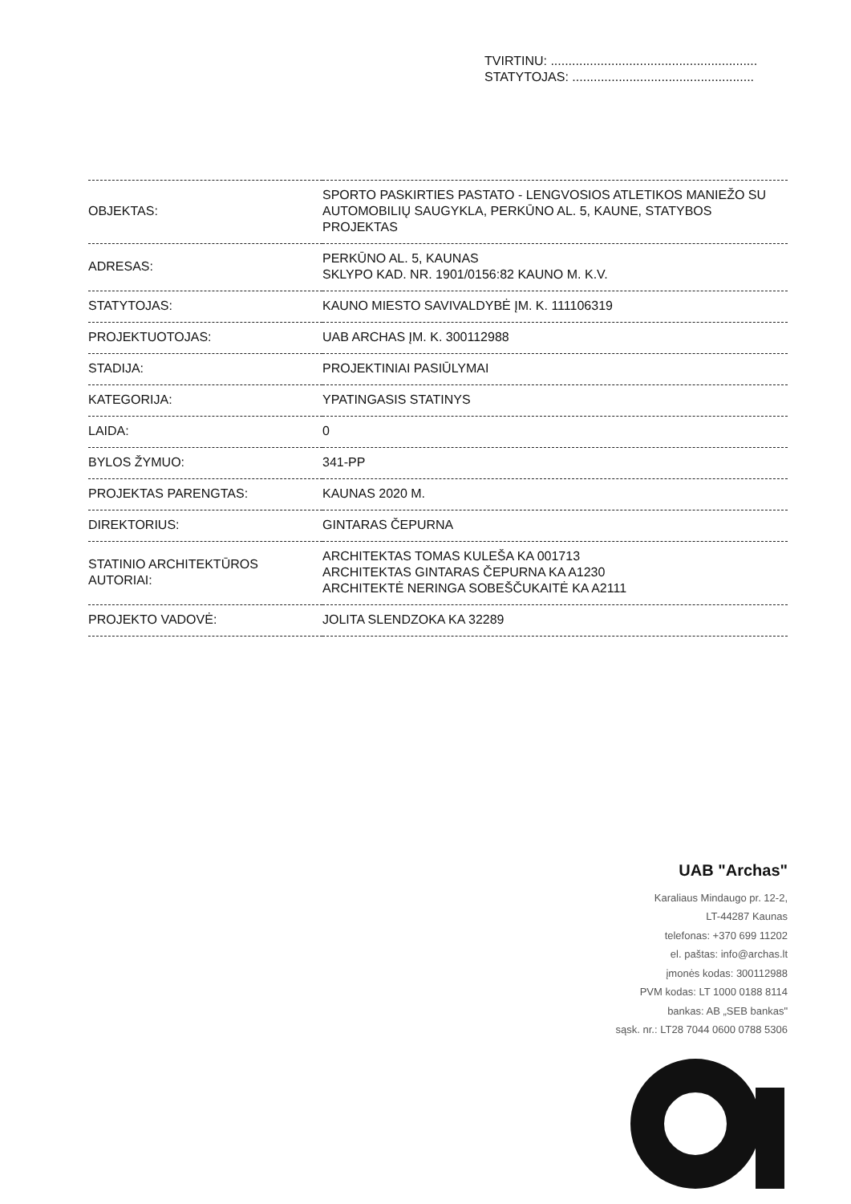TVIRTINU: ..........................................................
STATYTOJAS: ...................................................
| OBJEKTAS: | SPORTO PASKIRTIES PASTATO - LENGVOSIOS ATLETIKOS MANIEŽO SU AUTOMOBILIŲ SAUGYKLA, PERKŪNO AL. 5, KAUNE, STATYBOS PROJEKTAS |
| ADRESAS: | PERKŪNO AL. 5, KAUNAS SKLYPO KAD. NR. 1901/0156:82 KAUNO M. K.V. |
| STATYTOJAS: | KAUNO MIESTO SAVIVALDYBĖ ĮM. K. 111106319 |
| PROJEKTUOTOJAS: | UAB ARCHAS ĮM. K. 300112988 |
| STADIJA: | PROJEKTINIAI PASIŪLYMAI |
| KATEGORIJA: | YPATINGASIS STATINYS |
| LAIDA: | 0 |
| BYLOS ŽYMUO: | 341-PP |
| PROJEKTAS PARENGTAS: | KAUNAS 2020 M. |
| DIREKTORIUS: | GINTARAS ČEPURNA |
| STATINIO ARCHITEKTŪROS AUTORIAI: | ARCHITEKTAS TOMAS KULEŠA KA 001713 ARCHITEKTAS GINTARAS ČEPURNA KA A1230 ARCHITEKTĖ NERINGA SOBEŠČUKAITĖ KA A2111 |
| PROJEKTO VADOVĖ: | JOLITA SLENDZOKA KA 32289 |
UAB "Archas"
Karaliaus Mindaugo pr. 12-2,
LT-44287 Kaunas
telefonas: +370 699 11202
el. paštas: info@archas.lt
įmonės kodas: 300112988
PVM kodas: LT 1000 0188 8114
bankas: AB „SEB bankas"
sąsk. nr.: LT28 7044 0600 0788 5306